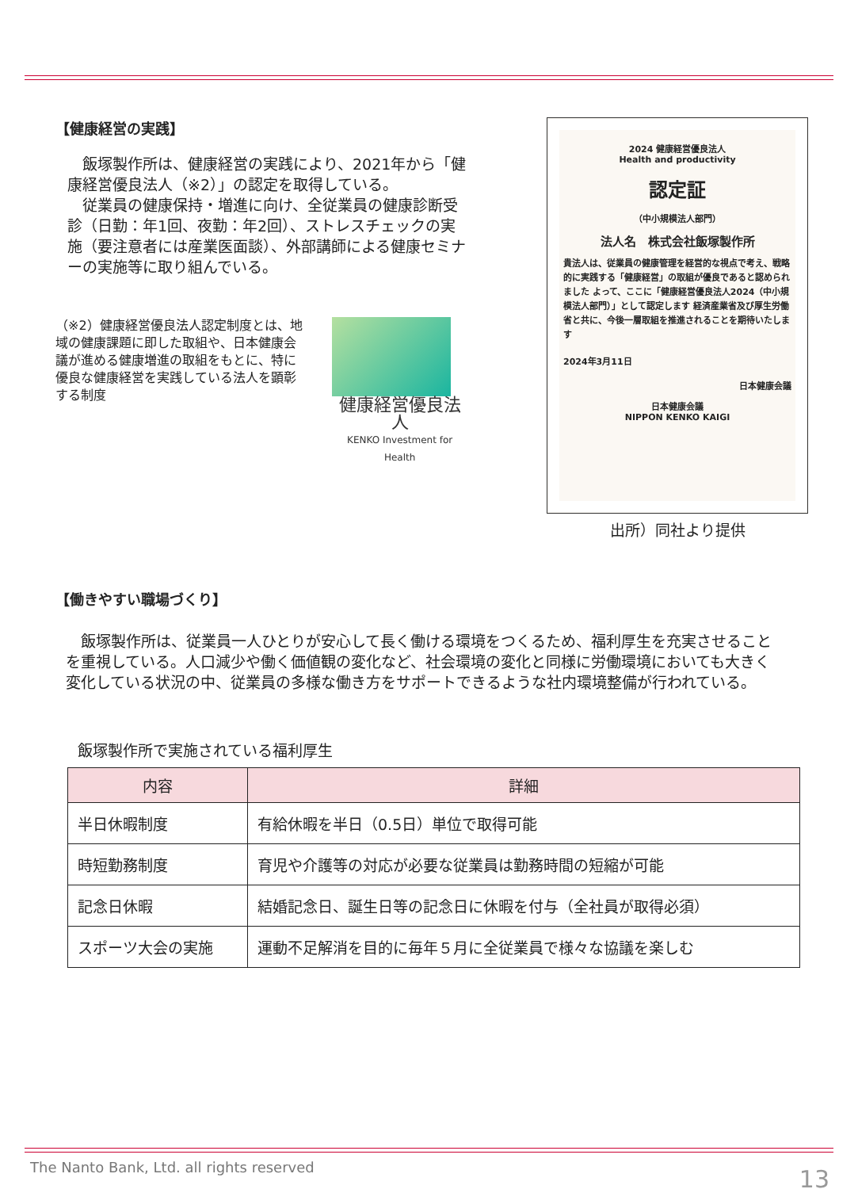【健康経営の実践】
　飯塚製作所は、健康経営の実践により、2021年から「健康経営優良法人（※2）」の認定を取得している。
　従業員の健康保持・増進に向け、全従業員の健康診断受診（日勤：年1回、夜勤：年2回）、ストレスチェックの実施（要注意者には産業医面談）、外部講師による健康セミナーの実施等に取り組んでいる。
（※2）健康経営優良法人認定制度とは、地域の健康課題に即した取組や、日本健康会議が進める健康増進の取組をもとに、特に優良な健康経営を実践している法人を顕彰する制度
健康経営優良法人
KENKO Investment for Health
2024 健康経営優良法人
Health and productivity
認定証
（中小規模法人部門）
法人名　株式会社飯塚製作所
貴法人は、従業員の健康管理を経営的な視点で考え、戦略的に実践する「健康経営」の取組が優良であると認められました よって、ここに「健康経営優良法人2024（中小規模法人部門）」として認定します 経済産業省及び厚生労働省と共に、今後一層取組を推進されることを期待いたします
2024年3月11日
日本健康会議
日本健康会議
NIPPON KENKO KAIGI
出所）同社より提供
【働きやすい職場づくり】
　飯塚製作所は、従業員一人ひとりが安心して長く働ける環境をつくるため、福利厚生を充実させることを重視している。人口減少や働く価値観の変化など、社会環境の変化と同様に労働環境においても大きく変化している状況の中、従業員の多様な働き方をサポートできるような社内環境整備が行われている。
飯塚製作所で実施されている福利厚生
| 内容 | 詳細 |
| --- | --- |
| 半日休暇制度 | 有給休暇を半日（0.5日）単位で取得可能 |
| 時短勤務制度 | 育児や介護等の対応が必要な従業員は勤務時間の短縮が可能 |
| 記念日休暇 | 結婚記念日、誕生日等の記念日に休暇を付与（全社員が取得必須） |
| スポーツ大会の実施 | 運動不足解消を目的に毎年５月に全従業員で様々な協議を楽しむ |
The Nanto Bank, Ltd. all rights reserved
13